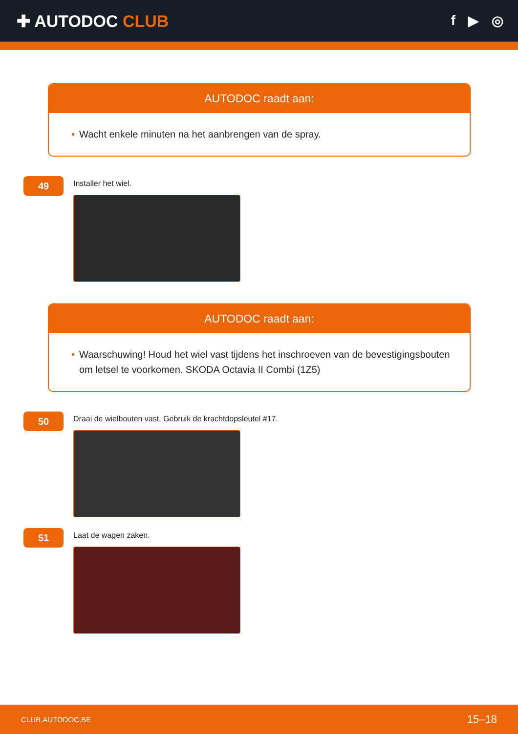✚ AUTODOC CLUB
f ▶ ◎
AUTODOC raadt aan:
• Wacht enkele minuten na het aanbrengen van de spray.
49
Installer het wiel.
AUTODOC raadt aan:
• Waarschuwing! Houd het wiel vast tijdens het inschroeven van de bevestigingsbouten om letsel te voorkomen. SKODA Octavia II Combi (1Z5)
50
Draai de wielbouten vast. Gebruik de krachtdopsleutel #17.
51
Laat de wagen zaken.
CLUB.AUTODOC.BE 15–18